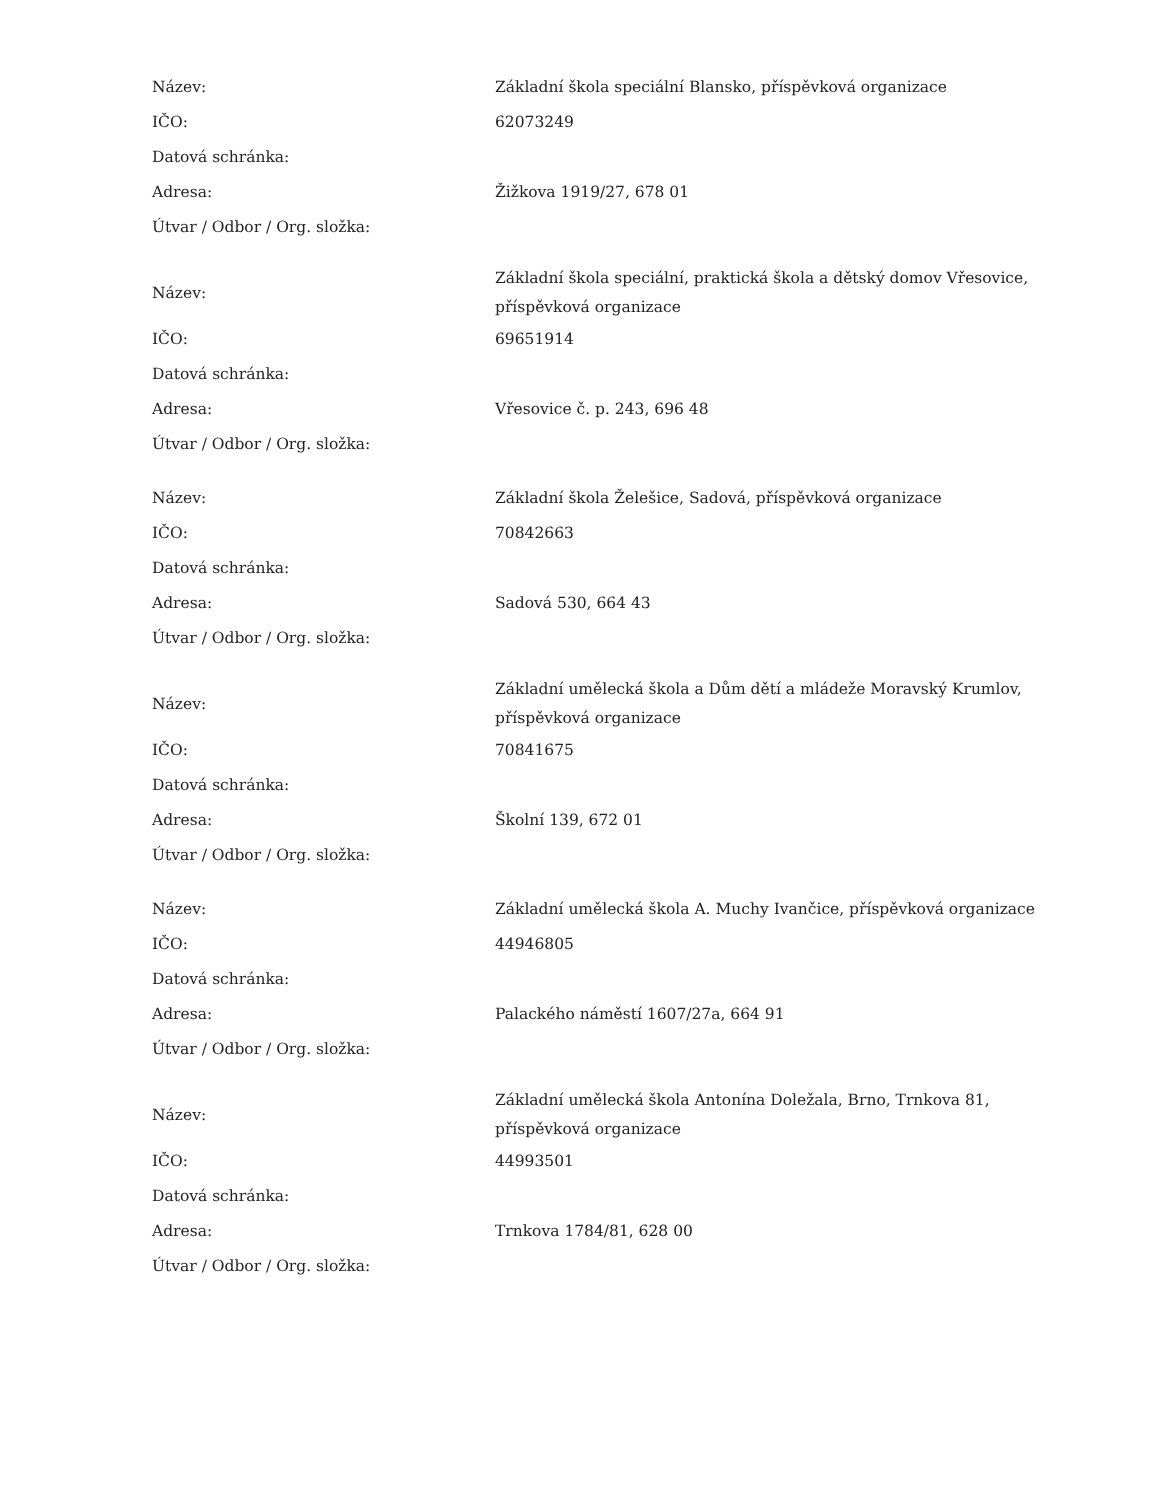| Název: | Základní škola speciální Blansko, příspěvková organizace |
| IČO: | 62073249 |
| Datová schránka: | |
| Adresa: | Žižkova 1919/27, 678 01 |
| Útvar / Odbor / Org. složka: | |
| Název: | Základní škola speciální, praktická škola a dětský domov Vřesovice, příspěvková organizace |
| IČO: | 69651914 |
| Datová schránka: | |
| Adresa: | Vřesovice č. p. 243, 696 48 |
| Útvar / Odbor / Org. složka: | |
| Název: | Základní škola Želešice, Sadová, příspěvková organizace |
| IČO: | 70842663 |
| Datová schránka: | |
| Adresa: | Sadová 530, 664 43 |
| Útvar / Odbor / Org. složka: | |
| Název: | Základní umělecká škola a Dům dětí a mládeže Moravský Krumlov, příspěvková organizace |
| IČO: | 70841675 |
| Datová schránka: | |
| Adresa: | Školní 139, 672 01 |
| Útvar / Odbor / Org. složka: | |
| Název: | Základní umělecká škola A. Muchy Ivančice, příspěvková organizace |
| IČO: | 44946805 |
| Datová schránka: | |
| Adresa: | Palackého náměstí 1607/27a, 664 91 |
| Útvar / Odbor / Org. složka: | |
| Název: | Základní umělecká škola Antonína Doležala, Brno, Trnkova 81, příspěvková organizace |
| IČO: | 44993501 |
| Datová schránka: | |
| Adresa: | Trnkova 1784/81, 628 00 |
| Útvar / Odbor / Org. složka: | |